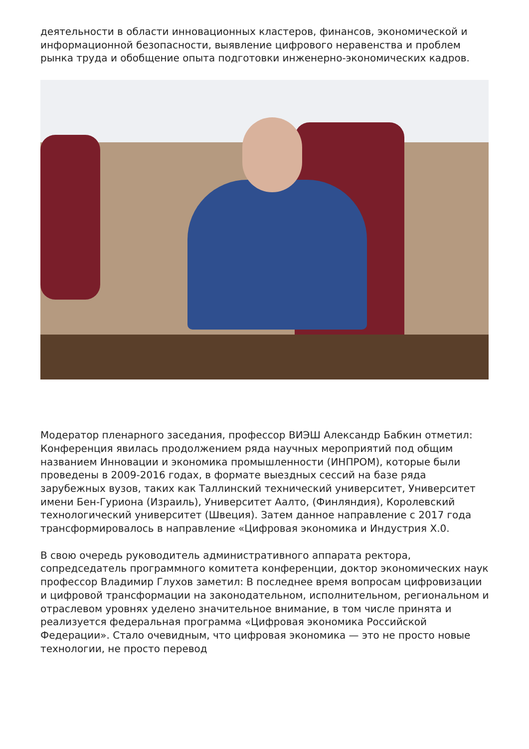деятельности в области инновационных кластеров, финансов, экономической и информационной безопасности, выявление цифрового неравенства и проблем рынка труда и обобщение опыта подготовки инженерно-экономических кадров.
Модератор пленарного заседания, профессор ВИЭШ Александр Бабкин отметил: Конференция явилась продолжением ряда научных мероприятий под общим названием Инновации и экономика промышленности (ИНПРОМ), которые были проведены в 2009-2016 годах, в формате выездных сессий на базе ряда зарубежных вузов, таких как Таллинский технический университет, Университет имени Бен-Гуриона (Израиль), Университет Аалто, (Финляндия), Королевский технологический университет (Швеция). Затем данное направление с 2017 года трансформировалось в направление «Цифровая экономика и Индустрия Х.0.
В свою очередь руководитель административного аппарата ректора, сопредседатель программного комитета конференции, доктор экономических наук профессор Владимир Глухов заметил: В последнее время вопросам цифровизации и цифровой трансформации на законодательном, исполнительном, региональном и отраслевом уровнях уделено значительное внимание, в том числе принята и реализуется федеральная программа «Цифровая экономика Российской Федерации». Стало очевидным, что цифровая экономика — это не просто новые технологии, не просто перевод